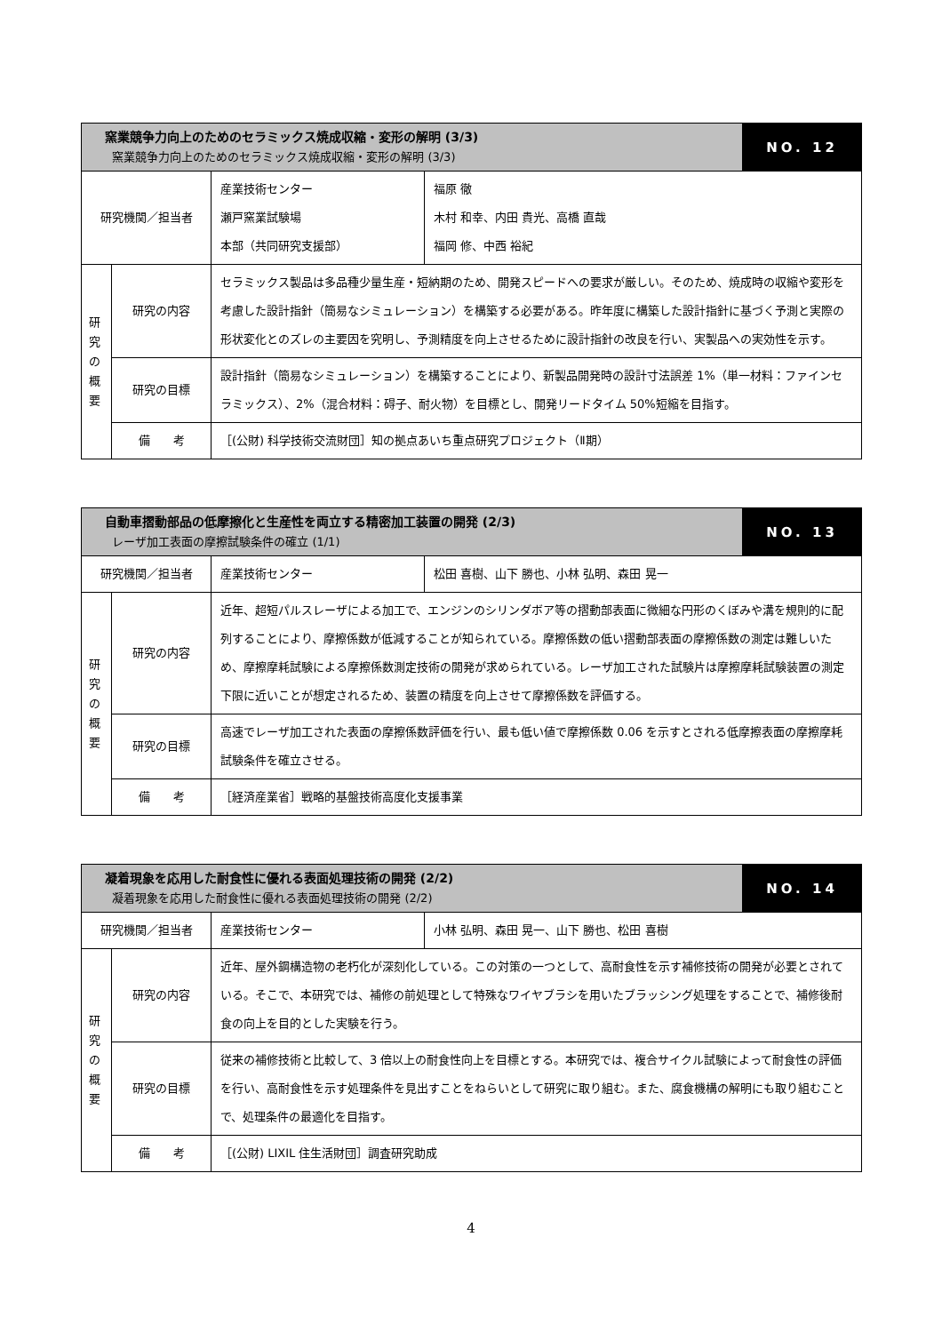| 窯業競争力向上のためのセラミックス焼成収縮・変形の解明 (3/3) 窯業競争力向上のためのセラミックス焼成収縮・変形の解明 (3/3) | | | | NO. 12 |
| 研究機関／担当者 | | 産業技術センター 瀬戸窯業試験場 本部（共同研究支援部） | 福原 徹 木村 和幸、内田 貴光、高橋 直哉 福岡 修、中西 裕紀 | |
| 研 究 の 概 要 | 研究の内容 | セラミックス製品は多品種少量生産・短納期のため、開発スピードへの要求が厳しい。そのため、焼成時の収縮や変形を考慮した設計指針（簡易なシミュレーション）を構築する必要がある。昨年度に構築した設計指針に基づく予測と実際の形状変化とのズレの主要因を究明し、予測精度を向上させるために設計指針の改良を行い、実製品への実効性を示す。 | | |
| | 研究の目標 | 設計指針（簡易なシミュレーション）を構築することにより、新製品開発時の設計寸法誤差 1%（単一材料：ファインセラミックス）、2%（混合材料：碍子、耐火物）を目標とし、開発リードタイム 50%短縮を目指す。 | | |
| | 備 考 | ［(公財) 科学技術交流財団］知の拠点あいち重点研究プロジェクト（Ⅱ期） | | |
| 自動車摺動部品の低摩擦化と生産性を両立する精密加工装置の開発 (2/3) レーザ加工表面の摩擦試験条件の確立 (1/1) | | | | NO. 13 |
| 研究機関／担当者 | | 産業技術センター | 松田 喜樹、山下 勝也、小林 弘明、森田 晃一 | |
| 研 究 の 概 要 | 研究の内容 | 近年、超短パルスレーザによる加工で、エンジンのシリンダボア等の摺動部表面に微細な円形のくぼみや溝を規則的に配列することにより、摩擦係数が低減することが知られている。摩擦係数の低い摺動部表面の摩擦係数の測定は難しいため、摩擦摩耗試験による摩擦係数測定技術の開発が求められている。レーザ加工された試験片は摩擦摩耗試験装置の測定下限に近いことが想定されるため、装置の精度を向上させて摩擦係数を評価する。 | | |
| | 研究の目標 | 高速でレーザ加工された表面の摩擦係数評価を行い、最も低い値で摩擦係数 0.06 を示すとされる低摩擦表面の摩擦摩耗試験条件を確立させる。 | | |
| | 備 考 | ［経済産業省］戦略的基盤技術高度化支援事業 | | |
| 凝着現象を応用した耐食性に優れる表面処理技術の開発 (2/2) 凝着現象を応用した耐食性に優れる表面処理技術の開発 (2/2) | | | | NO. 14 |
| 研究機関／担当者 | | 産業技術センター | 小林 弘明、森田 晃一、山下 勝也、松田 喜樹 | |
| 研 究 の 概 要 | 研究の内容 | 近年、屋外鋼構造物の老朽化が深刻化している。この対策の一つとして、高耐食性を示す補修技術の開発が必要とされている。そこで、本研究では、補修の前処理として特殊なワイヤブラシを用いたブラッシング処理をすることで、補修後耐食の向上を目的とした実験を行う。 | | |
| | 研究の目標 | 従来の補修技術と比較して、3 倍以上の耐食性向上を目標とする。本研究では、複合サイクル試験によって耐食性の評価を行い、高耐食性を示す処理条件を見出すことをねらいとして研究に取り組む。また、腐食機構の解明にも取り組むことで、処理条件の最適化を目指す。 | | |
| | 備 考 | ［(公財) LIXIL 住生活財団］調査研究助成 | | |
4